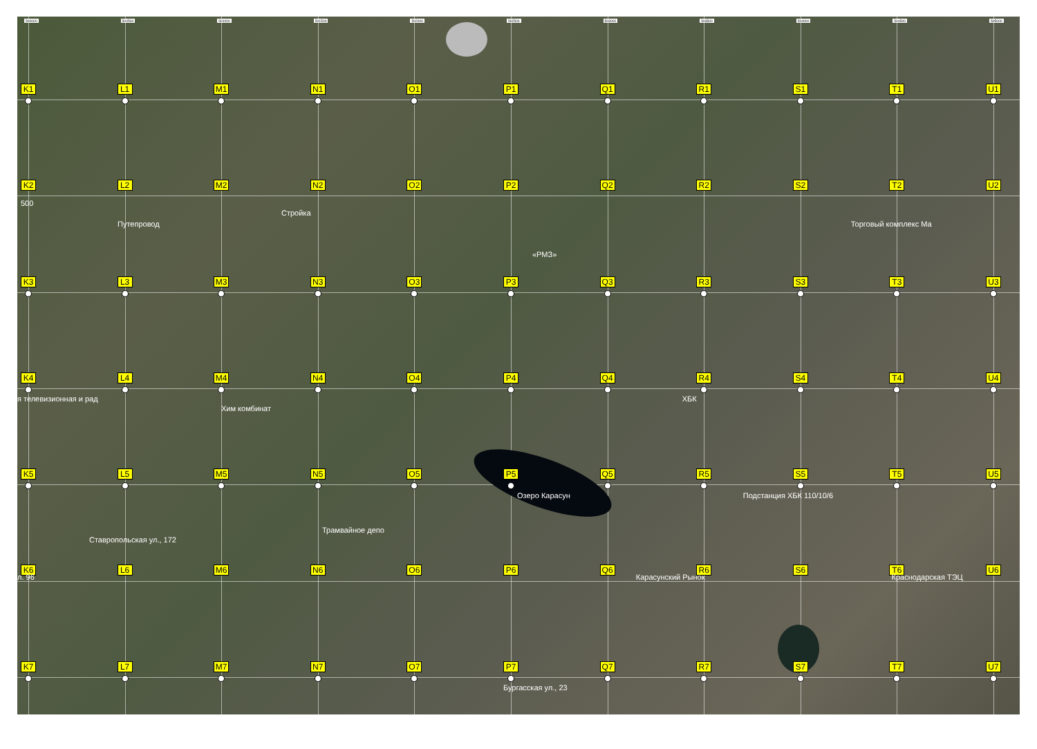500000 500500 501000 501500 502000 502500 503000 503500 504000 504500 505000
K1 L1 M1 N1 O1 P1 Q1 R1 S1 T1 U1
K2 L2 M2 N2 O2 P2 Q2 R2 S2 T2 U2
500
Стройка
Путепровод Торговый комплекс Ма
«РМЗ»
K3 L3 M3 N3 O3 P3 Q3 R3 S3 T3 U3
K4 L4 M4 N4 O4 P4 Q4 R4 S4 T4 U4
я телевизионная и рад ХБК
Хим комбинат
K5 L5 M5 N5 O5 P5 Q5 R5 S5 T5 U5
Озеро Карасун Подстанция ХБК 110/10/6
Трамвайное депо
Ставропольская ул., 172
K6 L6 M6 N6 O6 P6 Q6 R6 S6 T6 U6
л. 96 Карасунский Рынок Краснодарская ТЭЦ
K7 L7 M7 N7 O7 P7 Q7 R7 S7 T7 U7
Бургасская ул., 23